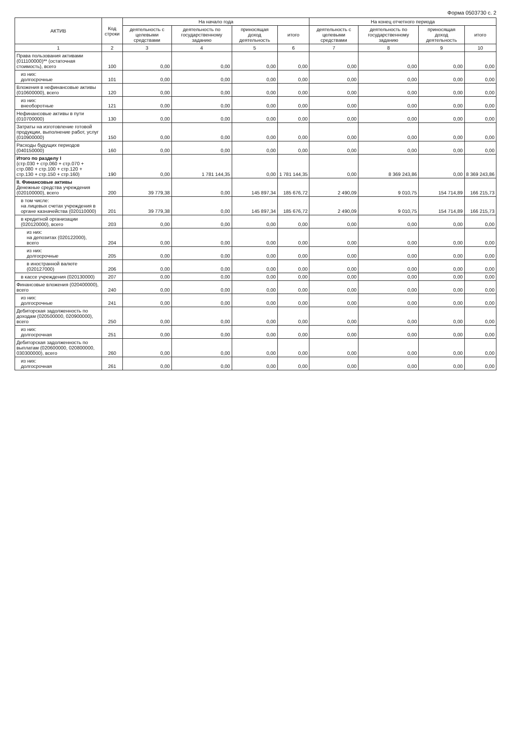Форма 0503730 с. 2
| АКТИВ | Код строки | На начало года | | | | На конец отчетного периода | | | |
| --- | --- | --- | --- | --- | --- | --- | --- | --- | --- |
| | | деятельность с целевыми средствами | деятельность по государственному заданию | приносящая доход деятельность | итого | деятельность с целевыми средствами | деятельность по государственному заданию | приносящая доход деятельность | итого |
| 1 | 2 | 3 | 4 | 5 | 6 | 7 | 8 | 9 | 10 |
| Права пользования активами (011100000)** (остаточная стоимость), всего | 100 | 0,00 | 0,00 | 0,00 | 0,00 | 0,00 | 0,00 | 0,00 | 0,00 |
| из них: долгосрочные | 101 | 0,00 | 0,00 | 0,00 | 0,00 | 0,00 | 0,00 | 0,00 | 0,00 |
| Вложения в нефинансовые активы (010600000), всего | 120 | 0,00 | 0,00 | 0,00 | 0,00 | 0,00 | 0,00 | 0,00 | 0,00 |
| из них: внеоборотные | 121 | 0,00 | 0,00 | 0,00 | 0,00 | 0,00 | 0,00 | 0,00 | 0,00 |
| Нефинансовые активы в пути (010700000) | 130 | 0,00 | 0,00 | 0,00 | 0,00 | 0,00 | 0,00 | 0,00 | 0,00 |
| Затраты на изготовление готовой продукции, выполнение работ, услуг (010900000) | 150 | 0,00 | 0,00 | 0,00 | 0,00 | 0,00 | 0,00 | 0,00 | 0,00 |
| Расходы будущих периодов (040150000) | 160 | 0,00 | 0,00 | 0,00 | 0,00 | 0,00 | 0,00 | 0,00 | 0,00 |
| Итого по разделу I (стр.030 + стр.060 + стр.070 + стр.080 + стр.100 + стр.120 + стр.130 + стр.150 + стр.160) | 190 | 0,00 | 1 781 144,35 | 0,00 | 1 781 144,35 | 0,00 | 8 369 243,86 | 0,00 | 8 369 243,86 |
| II. Финансовые активы Денежные средства учреждения (020100000), всего | 200 | 39 779,38 | 0,00 | 145 897,34 | 185 676,72 | 2 490,09 | 9 010,75 | 154 714,89 | 166 215,73 |
| в том числе: на лицевых счетах учреждения в органе казначейства (020110000) | 201 | 39 779,38 | 0,00 | 145 897,34 | 185 676,72 | 2 490,09 | 9 010,75 | 154 714,89 | 166 215,73 |
| в кредитной организации (020120000), всего | 203 | 0,00 | 0,00 | 0,00 | 0,00 | 0,00 | 0,00 | 0,00 | 0,00 |
| из них: на депозитах (020122000), всего | 204 | 0,00 | 0,00 | 0,00 | 0,00 | 0,00 | 0,00 | 0,00 | 0,00 |
| из них: долгосрочные | 205 | 0,00 | 0,00 | 0,00 | 0,00 | 0,00 | 0,00 | 0,00 | 0,00 |
| в иностранной валюте (020127000) | 206 | 0,00 | 0,00 | 0,00 | 0,00 | 0,00 | 0,00 | 0,00 | 0,00 |
| в кассе учреждения (020130000) | 207 | 0,00 | 0,00 | 0,00 | 0,00 | 0,00 | 0,00 | 0,00 | 0,00 |
| Финансовые вложения (020400000), всего | 240 | 0,00 | 0,00 | 0,00 | 0,00 | 0,00 | 0,00 | 0,00 | 0,00 |
| из них: долгосрочные | 241 | 0,00 | 0,00 | 0,00 | 0,00 | 0,00 | 0,00 | 0,00 | 0,00 |
| Дебиторская задолженность по доходам (020500000, 020900000), всего | 250 | 0,00 | 0,00 | 0,00 | 0,00 | 0,00 | 0,00 | 0,00 | 0,00 |
| из них: долгосрочная | 251 | 0,00 | 0,00 | 0,00 | 0,00 | 0,00 | 0,00 | 0,00 | 0,00 |
| Дебиторская задолженность по выплатам (020600000, 020800000, 030300000), всего | 260 | 0,00 | 0,00 | 0,00 | 0,00 | 0,00 | 0,00 | 0,00 | 0,00 |
| из них: долгосрочная | 261 | 0,00 | 0,00 | 0,00 | 0,00 | 0,00 | 0,00 | 0,00 | 0,00 |